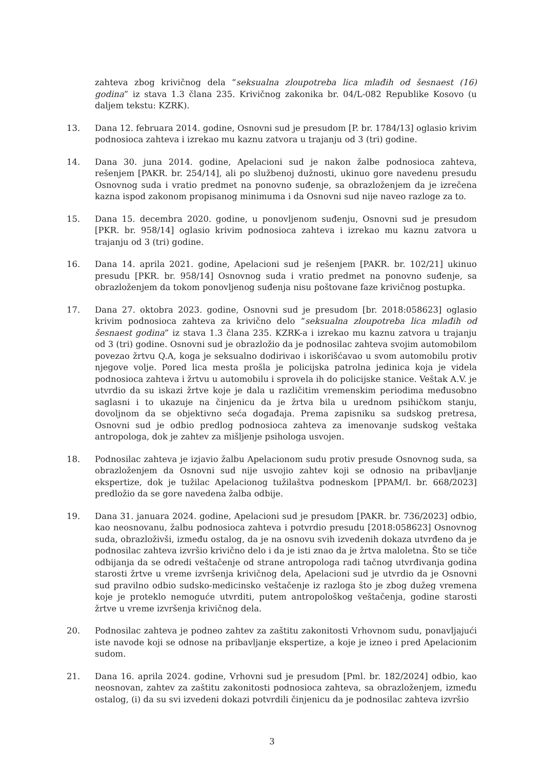zahteva zbog krivičnog dela “seksualna zloupotreba lica mlađih od šesnaest (16) godina” iz stava 1.3 člana 235. Krivičnog zakonika br. 04/L-082 Republike Kosovo (u daljem tekstu: KZRK).
13. Dana 12. februara 2014. godine, Osnovni sud je presudom [P. br. 1784/13] oglasio krivim podnosioca zahteva i izrekao mu kaznu zatvora u trajanju od 3 (tri) godine.
14. Dana 30. juna 2014. godine, Apelacioni sud je nakon žalbe podnosioca zahteva, rešenjem [PAKR. br. 254/14], ali po službenoj dužnosti, ukinuo gore navedenu presudu Osnovnog suda i vratio predmet na ponovno suđenje, sa obrazloženjem da je izrečena kazna ispod zakonom propisanog minimuma i da Osnovni sud nije naveo razloge za to.
15. Dana 15. decembra 2020. godine, u ponovljenom suđenju, Osnovni sud je presudom [PKR. br. 958/14] oglasio krivim podnosioca zahteva i izrekao mu kaznu zatvora u trajanju od 3 (tri) godine.
16. Dana 14. aprila 2021. godine, Apelacioni sud je rešenjem [PAKR. br. 102/21] ukinuo presudu [PKR. br. 958/14] Osnovnog suda i vratio predmet na ponovno suđenje, sa obrazloženjem da tokom ponovljenog suđenja nisu poštovane faze krivičnog postupka.
17. Dana 27. oktobra 2023. godine, Osnovni sud je presudom [br. 2018:058623] oglasio krivim podnosioca zahteva za krivično delo “seksualna zloupotreba lica mlađih od šesnaest godina” iz stava 1.3 člana 235. KZRK-a i izrekao mu kaznu zatvora u trajanju od 3 (tri) godine. Osnovni sud je obrazložio da je podnosilac zahteva svojim automobilom povezao žrtvu Q.A, koga je seksualno dodirivao i iskorišćavao u svom automobilu protiv njegove volje. Pored lica mesta prošla je policijska patrolna jedinica koja je videla podnosioca zahteva i žrtvu u automobilu i sprovela ih do policijske stanice. Veštak A.V. je utvrdio da su iskazi žrtve koje je dala u različitim vremenskim periodima međusobno saglasni i to ukazuje na činjenicu da je žrtva bila u urednom psihičkom stanju, dovoljnom da se objektivno seća događaja. Prema zapisniku sa sudskog pretresa, Osnovni sud je odbio predlog podnosioca zahteva za imenovanje sudskog veštaka antropologa, dok je zahtev za mišljenje psihologa usvojen.
18. Podnosilac zahteva je izjavio žalbu Apelacionom sudu protiv presude Osnovnog suda, sa obrazloženjem da Osnovni sud nije usvojio zahtev koji se odnosio na pribavljanje ekspertize, dok je tužilac Apelacionog tužilaštva podneskom [PPAM/I. br. 668/2023] predložio da se gore navedena žalba odbije.
19. Dana 31. januara 2024. godine, Apelacioni sud je presudom [PAKR. br. 736/2023] odbio, kao neosnovanu, žalbu podnosioca zahteva i potvrdio presudu [2018:058623] Osnovnog suda, obrazloživši, između ostalog, da je na osnovu svih izvedenih dokaza utvrđeno da je podnosilac zahteva izvršio krivično delo i da je isti znao da je žrtva maloletna. Što se tiče odbijanja da se odredi veštačenje od strane antropologa radi tačnog utvrđivanja godina starosti žrtve u vreme izvršenja krivičnog dela, Apelacioni sud je utvrdio da je Osnovni sud pravilno odbio sudsko-medicinsko veštačenje iz razloga što je zbog dužeg vremena koje je proteklo nemoguće utvrditi, putem antropološkog veštačenja, godine starosti žrtve u vreme izvršenja krivičnog dela.
20. Podnosilac zahteva je podneo zahtev za zaštitu zakonitosti Vrhovnom sudu, ponavljajući iste navode koji se odnose na pribavljanje ekspertize, a koje je izneo i pred Apelacionim sudom.
21. Dana 16. aprila 2024. godine, Vrhovni sud je presudom [Pml. br. 182/2024] odbio, kao neosnovan, zahtev za zaštitu zakonitosti podnosioca zahteva, sa obrazloženjem, između ostalog, (i) da su svi izvedeni dokazi potvrdili činjenicu da je podnosilac zahteva izvršio
3